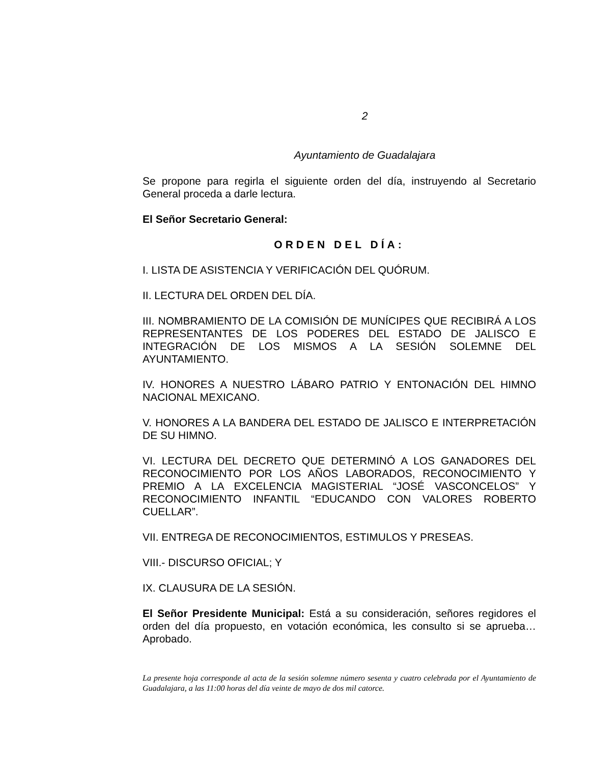2
Ayuntamiento de Guadalajara
Se propone para regirla el siguiente orden del día, instruyendo al Secretario General proceda a darle lectura.
El Señor Secretario General:
ORDEN DEL DÍA:
I. LISTA DE ASISTENCIA Y VERIFICACIÓN DEL QUÓRUM.
II. LECTURA DEL ORDEN DEL DÍA.
III. NOMBRAMIENTO DE LA COMISIÓN DE MUNÍCIPES QUE RECIBIRÁ A LOS REPRESENTANTES DE LOS PODERES DEL ESTADO DE JALISCO E INTEGRACIÓN DE LOS MISMOS A LA SESIÓN SOLEMNE DEL AYUNTAMIENTO.
IV. HONORES A NUESTRO LÁBARO PATRIO Y ENTONACIÓN DEL HIMNO NACIONAL MEXICANO.
V. HONORES A LA BANDERA DEL ESTADO DE JALISCO E INTERPRETACIÓN DE SU HIMNO.
VI. LECTURA DEL DECRETO QUE DETERMINÓ A LOS GANADORES DEL RECONOCIMIENTO POR LOS AÑOS LABORADOS, RECONOCIMIENTO Y PREMIO A LA EXCELENCIA MAGISTERIAL “JOSÉ VASCONCELOS” Y RECONOCIMIENTO INFANTIL “EDUCANDO CON VALORES ROBERTO CUELLAR”.
VII. ENTREGA DE RECONOCIMIENTOS, ESTIMULOS Y PRESEAS.
VIII.- DISCURSO OFICIAL; Y
IX. CLAUSURA DE LA SESIÓN.
El Señor Presidente Municipal: Está a su consideración, señores regidores el orden del día propuesto, en votación económica, les consulto si se aprueba… Aprobado.
La presente hoja corresponde al acta de la sesión solemne número sesenta y cuatro celebrada por el Ayuntamiento de Guadalajara, a las 11:00 horas del día veinte de mayo de dos mil catorce.